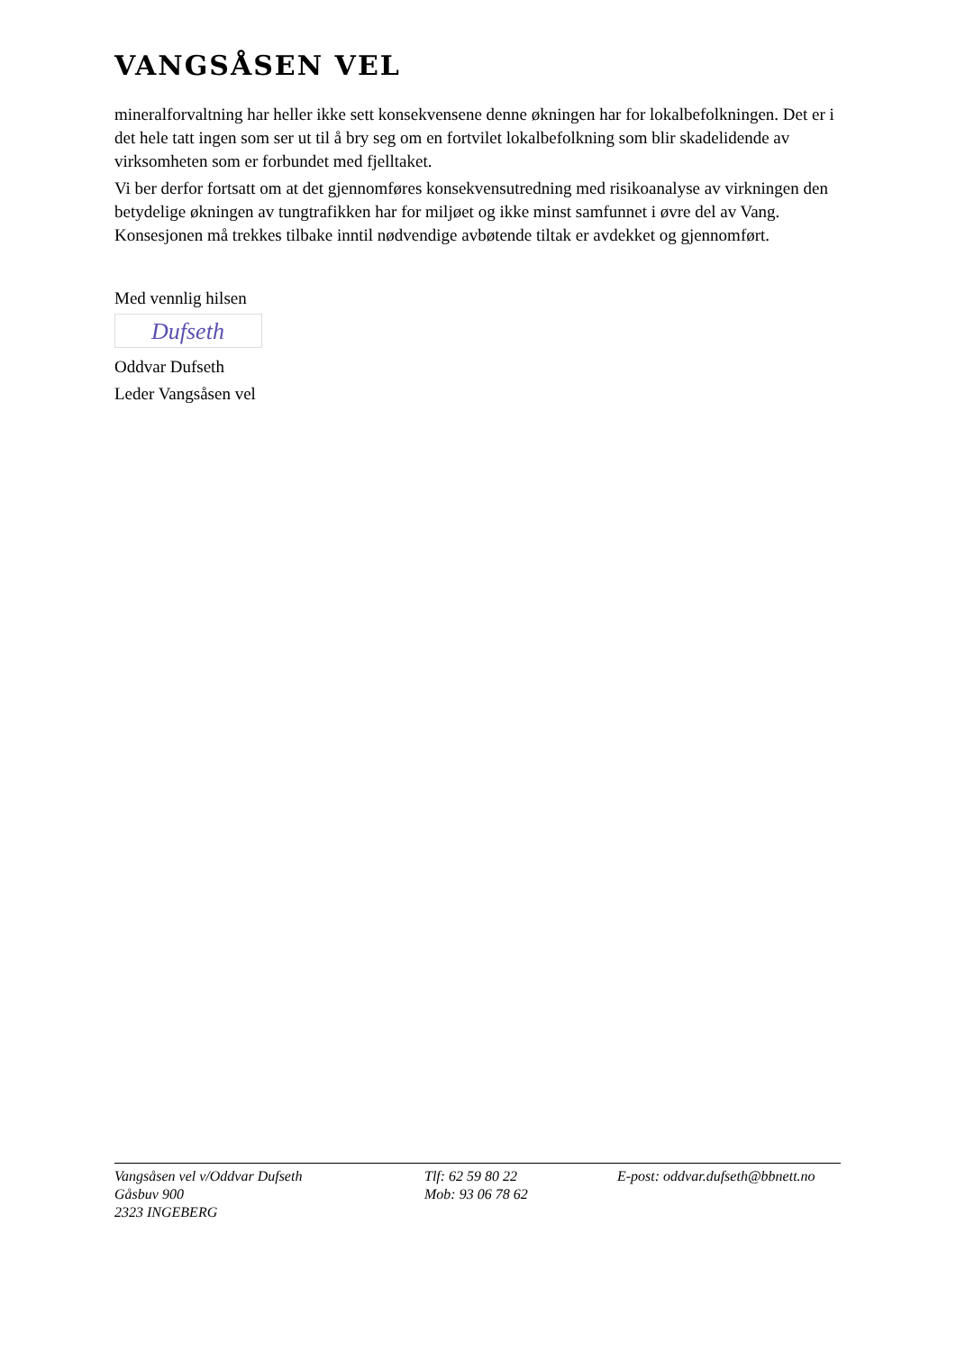VANGSÅSEN VEL
mineralforvaltning har heller ikke sett konsekvensene denne økningen har for lokalbefolkningen. Det er i det hele tatt ingen som ser ut til å bry seg om en fortvilet lokalbefolkning som blir skadelidende av virksomheten som er forbundet med fjelltaket.
Vi ber derfor fortsatt om at det gjennomføres konsekvensutredning med risikoanalyse av virkningen den betydelige økningen av tungtrafikken har for miljøet og ikke minst samfunnet i øvre del av Vang. Konsesjonen må trekkes tilbake inntil nødvendige avbøtende tiltak er avdekket og gjennomført.
Med vennlig hilsen
Dufseth
Oddvar Dufseth
Leder Vangsåsen vel
Vangsåsen vel v/Oddvar Dufseth
Gåsbuv 900
2323 INGEBERG
Tlf: 62 59 80 22
Mob: 93 06 78 62
E-post: oddvar.dufseth@bbnett.no